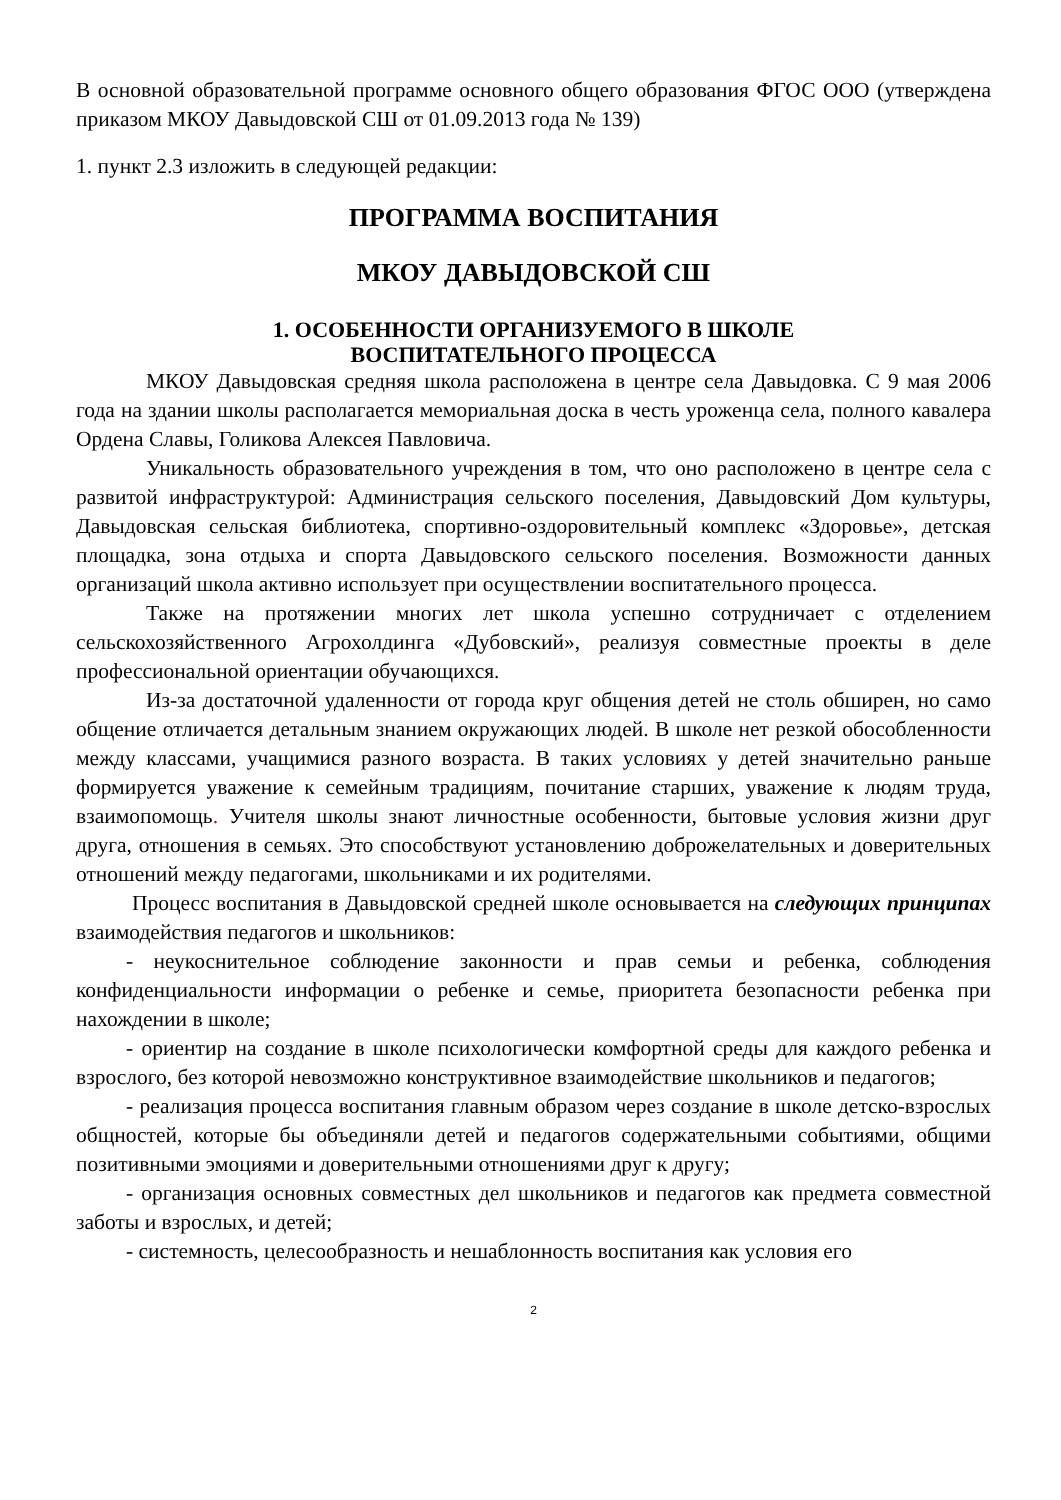В основной образовательной программе основного общего образования ФГОС ООО (утверждена приказом МКОУ Давыдовской СШ от 01.09.2013 года № 139)
1. пункт 2.3 изложить в следующей редакции:
ПРОГРАММА ВОСПИТАНИЯ
МКОУ ДАВЫДОВСКОЙ СШ
1. ОСОБЕННОСТИ ОРГАНИЗУЕМОГО В ШКОЛЕ
ВОСПИТАТЕЛЬНОГО ПРОЦЕССА
МКОУ Давыдовская средняя школа расположена в центре села Давыдовка. С 9 мая 2006 года на здании школы располагается мемориальная доска в честь уроженца села, полного кавалера Ордена Славы, Голикова Алексея Павловича.
Уникальность образовательного учреждения в том, что оно расположено в центре села с развитой инфраструктурой: Администрация сельского поселения, Давыдовский Дом культуры, Давыдовская сельская библиотека, спортивно-оздоровительный комплекс «Здоровье», детская площадка, зона отдыха и спорта Давыдовского сельского поселения. Возможности данных организаций школа активно использует при осуществлении воспитательного процесса.
Также на протяжении многих лет школа успешно сотрудничает с отделением сельскохозяйственного Агрохолдинга «Дубовский», реализуя совместные проекты в деле профессиональной ориентации обучающихся.
Из-за достаточной удаленности от города круг общения детей не столь обширен, но само общение отличается детальным знанием окружающих людей. В школе нет резкой обособленности между классами, учащимися разного возраста. В таких условиях у детей значительно раньше формируется уважение к семейным традициям, почитание старших, уважение к людям труда, взаимопомощь. Учителя школы знают личностные особенности, бытовые условия жизни друг друга, отношения в семьях. Это способствуют установлению доброжелательных и доверительных отношений между педагогами, школьниками и их родителями.
Процесс воспитания в Давыдовской средней школе основывается на следующих принципах взаимодействия педагогов и школьников:
- неукоснительное соблюдение законности и прав семьи и ребенка, соблюдения конфиденциальности информации о ребенке и семье, приоритета безопасности ребенка при нахождении в школе;
- ориентир на создание в школе психологически комфортной среды для каждого ребенка и взрослого, без которой невозможно конструктивное взаимодействие школьников и педагогов;
- реализация процесса воспитания главным образом через создание в школе детско-взрослых общностей, которые бы объединяли детей и педагогов содержательными событиями, общими позитивными эмоциями и доверительными отношениями друг к другу;
- организация основных совместных дел школьников и педагогов как предмета совместной заботы и взрослых, и детей;
- системность, целесообразность и нешаблонность воспитания как условия его
2